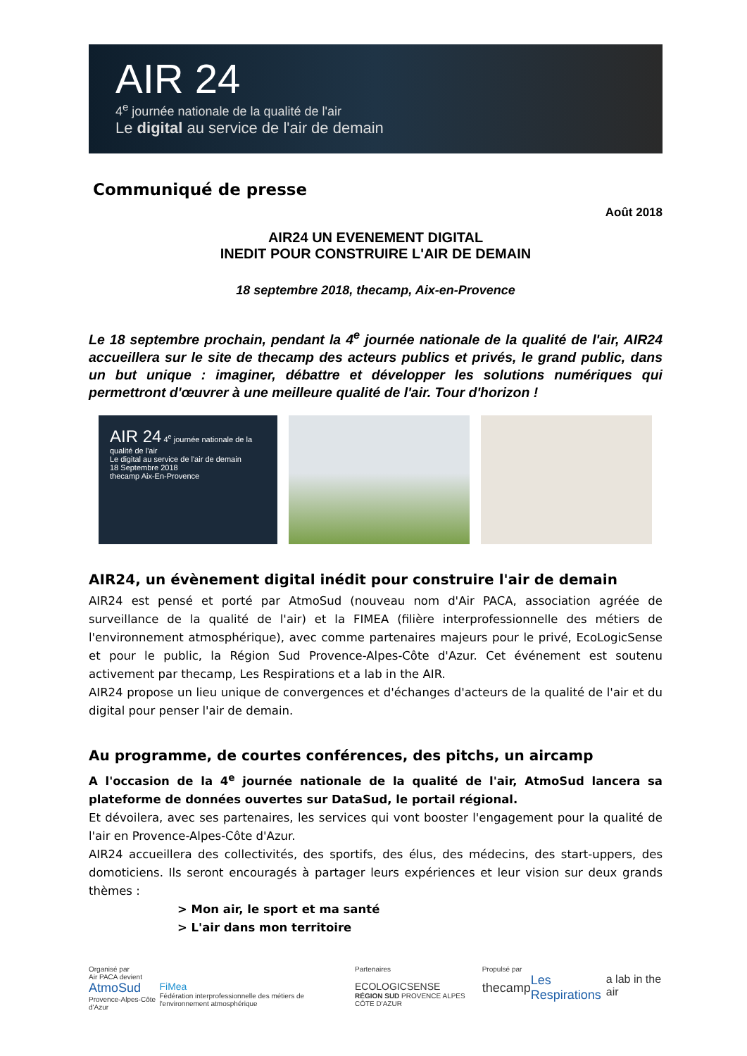AIR 24
4<sup>e</sup> journée nationale de la qualité de l'air
Le digital au service de l'air de demain
Communiqué de presse
Août 2018
AIR24 UN EVENEMENT DIGITAL
INEDIT POUR CONSTRUIRE L'AIR DE DEMAIN
18 septembre 2018, thecamp, Aix-en-Provence
Le 18 septembre prochain, pendant la 4<sup>e</sup> journée nationale de la qualité de l'air, AIR24 accueillera sur le site de thecamp des acteurs publics et privés, le grand public, dans un but unique : imaginer, débattre et développer les solutions numériques qui permettront d'œuvrer à une meilleure qualité de l'air. Tour d'horizon !
AIR 24 4<sup>e</sup> journée nationale de la qualité de l'air
Le digital au service de l'air de demain
18 Septembre 2018
thecamp Aix-En-Provence
AIR24, un évènement digital inédit pour construire l'air de demain
AIR24 est pensé et porté par AtmoSud (nouveau nom d'Air PACA, association agréée de surveillance de la qualité de l'air) et la FIMEA (filière interprofessionnelle des métiers de l'environnement atmosphérique), avec comme partenaires majeurs pour le privé, EcoLogicSense et pour le public, la Région Sud Provence-Alpes-Côte d'Azur. Cet événement est soutenu activement par thecamp, Les Respirations et a lab in the AIR.
AIR24 propose un lieu unique de convergences et d'échanges d'acteurs de la qualité de l'air et du digital pour penser l'air de demain.
Au programme, de courtes conférences, des pitchs, un aircamp
A l'occasion de la 4<sup>e</sup> journée nationale de la qualité de l'air, AtmoSud lancera sa plateforme de données ouvertes sur DataSud, le portail régional.
Et dévoilera, avec ses partenaires, les services qui vont booster l'engagement pour la qualité de l'air en Provence-Alpes-Côte d'Azur.
AIR24 accueillera des collectivités, des sportifs, des élus, des médecins, des start-uppers, des domoticiens. Ils seront encouragés à partager leurs expériences et leur vision sur deux grands thèmes :
> Mon air, le sport et ma santé
> L'air dans mon territoire
Organisé par
Air PACA devient
AtmoSud
Provence-Alpes-Côte d'Azur
FiMea
Fédération interprofessionnelle des métiers de l'environnement atmosphérique
Partenaires
ECOLOGICSENSE
RÉGION SUD PROVENCE ALPES CÔTE D'AZUR
Propulsé par
thecamp
Les Respirations
a lab in the air